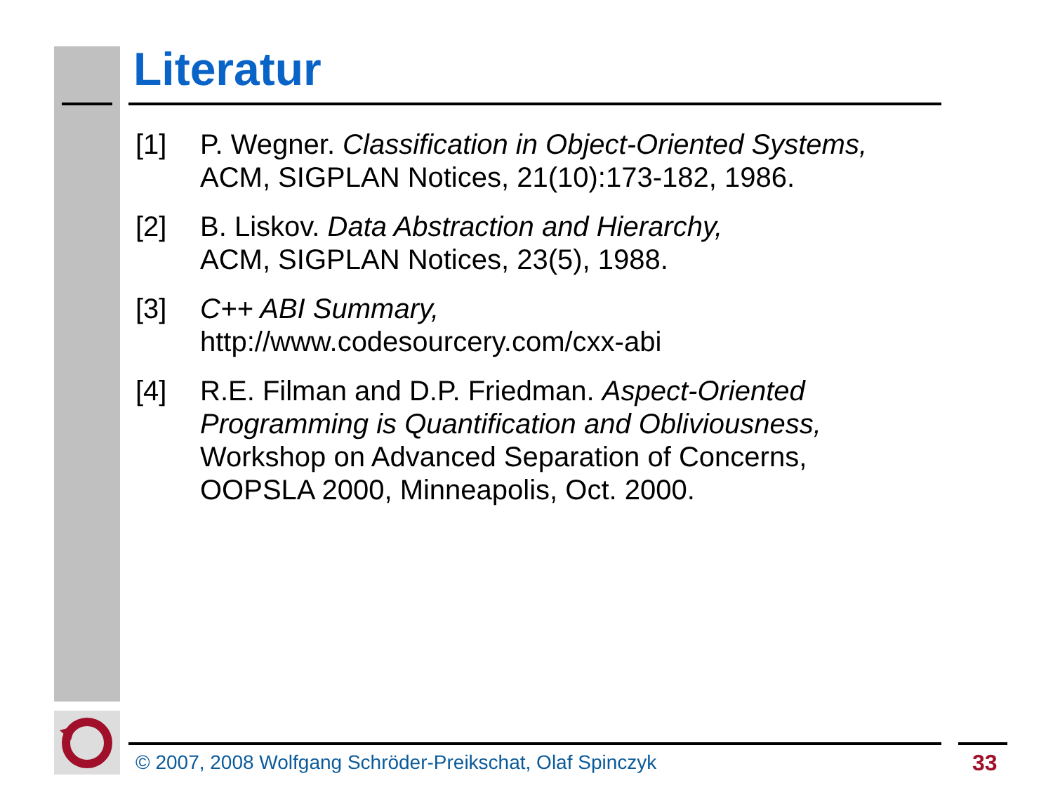Literatur
[1] P. Wegner. Classification in Object-Oriented Systems,
ACM, SIGPLAN Notices, 21(10):173-182, 1986.
[2] B. Liskov. Data Abstraction and Hierarchy,
ACM, SIGPLAN Notices, 23(5), 1988.
[3] C++ ABI Summary,
http://www.codesourcery.com/cxx-abi
[4] R.E. Filman and D.P. Friedman. Aspect-Oriented Programming is Quantification and Obliviousness,
Workshop on Advanced Separation of Concerns,
OOPSLA 2000, Minneapolis, Oct. 2000.
© 2007, 2008 Wolfgang Schröder-Preikschat, Olaf Spinczyk
33